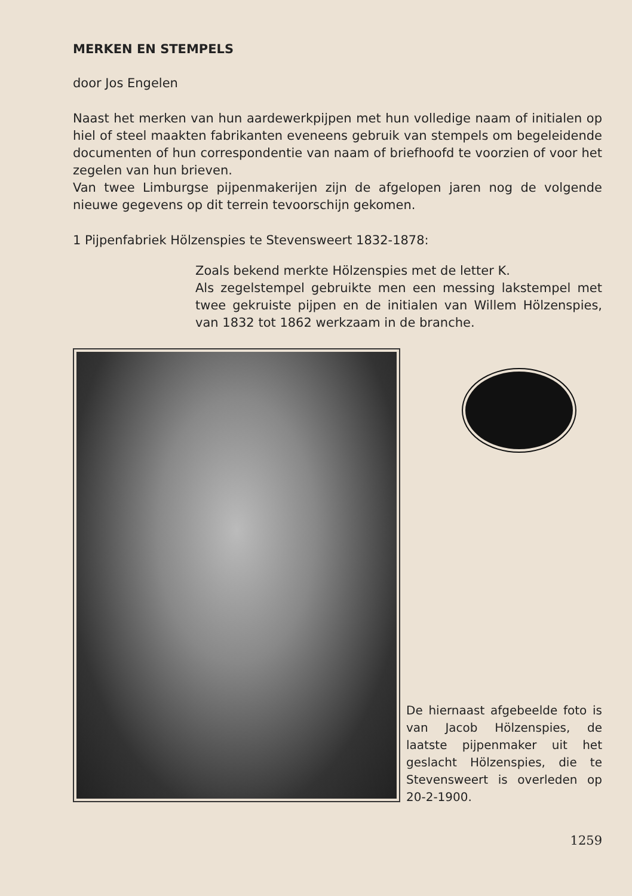MERKEN EN STEMPELS
door Jos Engelen
Naast het merken van hun aardewerkpijpen met hun volledige naam of initialen op hiel of steel maakten fabrikanten eveneens gebruik van stempels om begeleidende documenten of hun correspondentie van naam of briefhoofd te voorzien of voor het zegelen van hun brieven.
Van twee Limburgse pijpenmakerijen zijn de afgelopen jaren nog de volgende nieuwe gegevens op dit terrein tevoorschijn gekomen.
1 Pijpenfabriek Hölzenspies te Stevensweert 1832-1878:
Zoals bekend merkte Hölzenspies met de letter K.
Als zegelstempel gebruikte men een messing lakstempel met twee gekruiste pijpen en de initialen van Willem Hölzenspies, van 1832 tot 1862 werkzaam in de branche.
De hiernaast afgebeelde foto is van Jacob Hölzenspies, de laatste pijpenmaker uit het geslacht Hölzenspies, die te Stevensweert is overleden op 20-2-1900.
1259